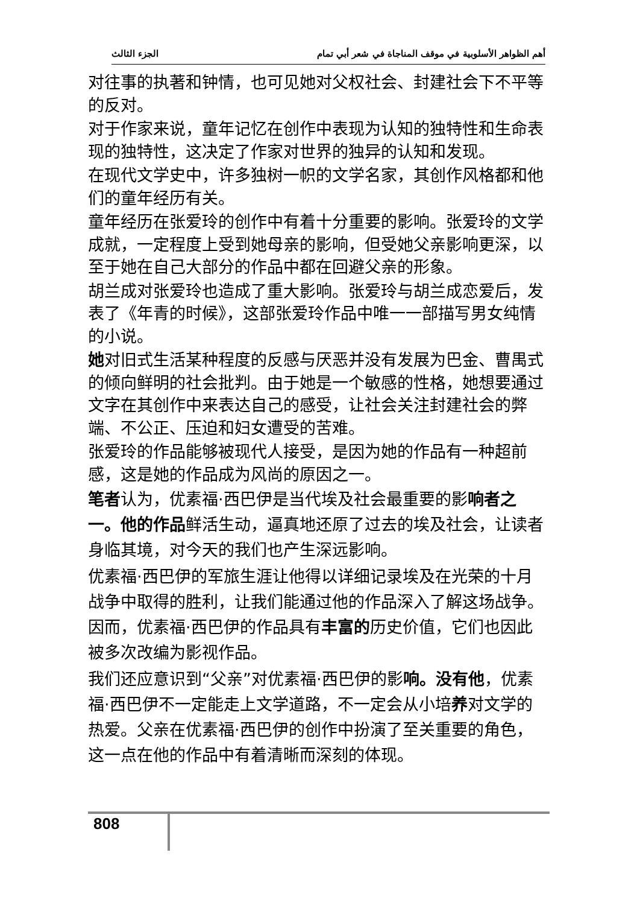أهم الظواهر الأسلوبية في موقف المناجاة في شعر أبي تمام الجزء الثالث
对往事的执著和钟情，也可见她对父权社会、封建社会下不平等的反对。
对于作家来说，童年记忆在创作中表现为认知的独特性和生命表现的独特性，这决定了作家对世界的独异的认知和发现。
在现代文学史中，许多独树一帜的文学名家，其创作风格都和他们的童年经历有关。
童年经历在张爱玲的创作中有着十分重要的影响。张爱玲的文学成就，一定程度上受到她母亲的影响，但受她父亲影响更深，以至于她在自己大部分的作品中都在回避父亲的形象。
胡兰成对张爱玲也造成了重大影响。张爱玲与胡兰成恋爱后，发表了《年青的时候》，这部张爱玲作品中唯一一部描写男女纯情的小说。
她对旧式生活某种程度的反感与厌恶并没有发展为巴金、曹禺式的倾向鲜明的社会批判。由于她是一个敏感的性格，她想要通过文字在其创作中来表达自己的感受，让社会关注封建社会的弊端、不公正、压迫和妇女遭受的苦难。
张爱玲的作品能够被现代人接受，是因为她的作品有一种超前感，这是她的作品成为风尚的原因之一。
笔者认为，优素福·西巴伊是当代埃及社会最重要的影响者之一。他的作品鲜活生动，逼真地还原了过去的埃及社会，让读者身临其境，对今天的我们也产生深远影响。
优素福·西巴伊的军旅生涯让他得以详细记录埃及在光荣的十月战争中取得的胜利，让我们能通过他的作品深入了解这场战争。因而，优素福·西巴伊的作品具有丰富的历史价值，它们也因此被多次改编为影视作品。
我们还应意识到“父亲”对优素福·西巴伊的影响。没有他，优素福·西巴伊不一定能走上文学道路，不一定会从小培养对文学的热爱。父亲在优素福·西巴伊的创作中扮演了至关重要的角色，这一点在他的作品中有着清晰而深刻的体现。
808